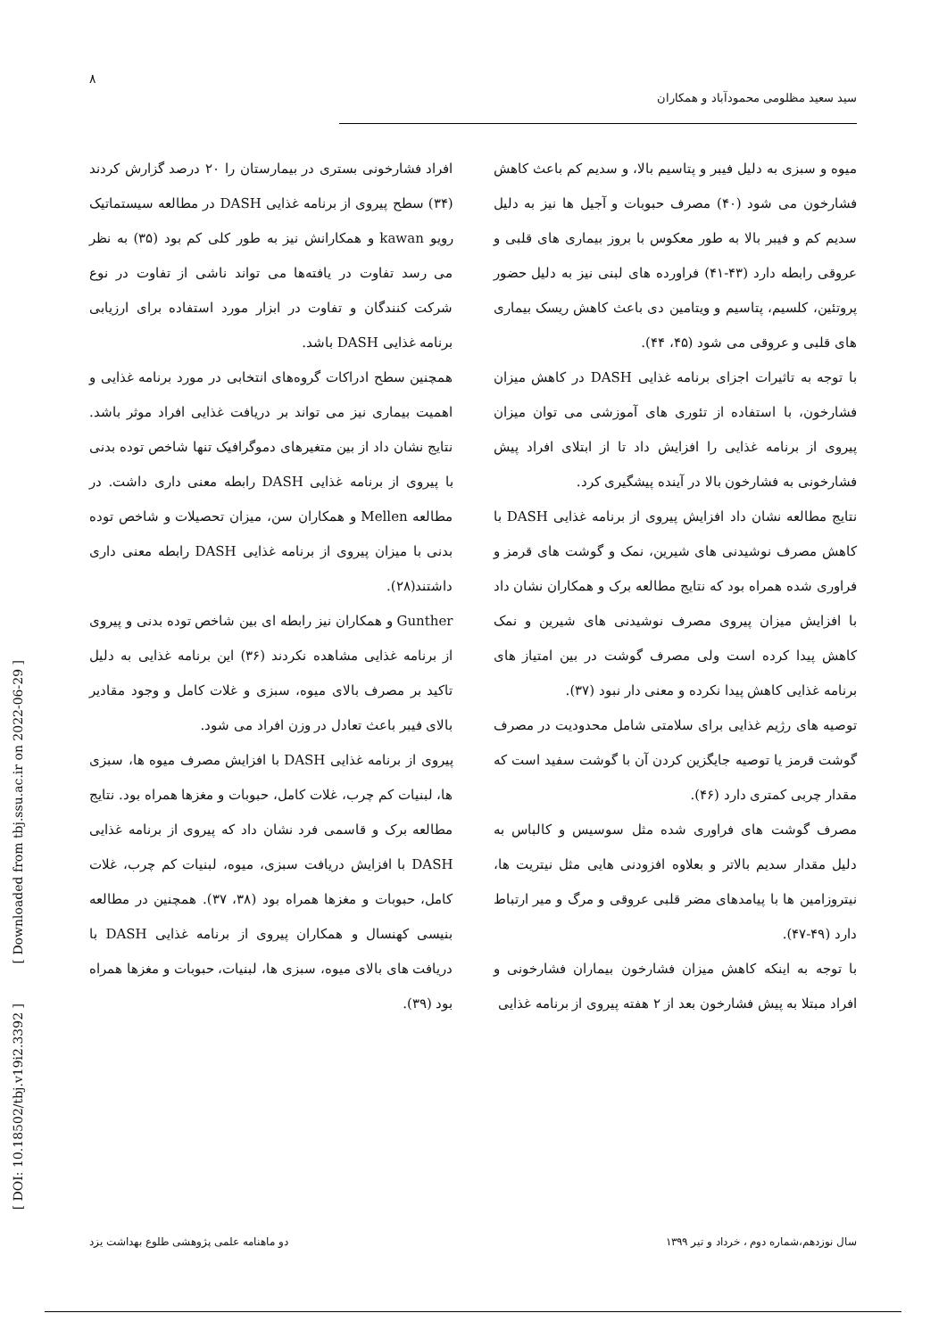۸
سید سعید مظلومی محمودآباد و همکاران
افراد فشارخونی بستری در بیمارستان را ۲۰ درصد گزارش کردند (۳۴) سطح پیروی از برنامه غذایی DASH در مطالعه سیستماتیک رویو kawan و همکارانش نیز به طور کلی کم بود (۳۵) به نظر می رسد تفاوت در یافته‌ها می تواند ناشی از تفاوت در نوع شرکت کنندگان و تفاوت در ابزار مورد استفاده برای ارزیابی برنامه غذایی DASH باشد.
همچنین سطح ادراکات گروه‌های انتخابی در مورد برنامه غذایی و اهمیت بیماری نیز می تواند بر دریافت غذایی افراد موثر باشد. نتایج نشان داد از بین متغیرهای دموگرافیک تنها شاخص توده بدنی با پیروی از برنامه غذایی DASH رابطه معنی داری داشت. در مطالعه Mellen و همکاران سن، میزان تحصیلات و شاخص توده بدنی با میزان پیروی از برنامه غذایی DASH رابطه معنی داری داشتند(۲۸).
Gunther و همکاران نیز رابطه ای بین شاخص توده بدنی و پیروی از برنامه غذایی مشاهده نکردند (۳۶) این برنامه غذایی به دلیل تاکید بر مصرف بالای میوه، سبزی و غلات کامل و وجود مقادیر بالای فیبر باعث تعادل در وزن افراد می شود.
پیروی از برنامه غذایی DASH با افزایش مصرف میوه ها، سبزی ها، لبنیات کم چرب، غلات کامل، حبوبات و مغزها همراه بود. نتایج مطالعه برک و قاسمی فرد نشان داد که پیروی از برنامه غذایی DASH با افزایش دریافت سبزی، میوه، لبنیات کم چرب، غلات کامل، حبوبات و مغزها همراه بود (۳۸، ۳۷). همچنین در مطالعه بنیسی کهنسال و همکاران پیروی از برنامه غذایی DASH با دریافت های بالای میوه، سبزی ها، لبنیات، حبوبات و مغزها همراه بود (۳۹).
میوه و سبزی به دلیل فیبر و پتاسیم بالا، و سدیم کم باعث کاهش فشارخون می شود (۴۰) مصرف حبوبات و آجیل ها نیز به دلیل سدیم کم و فیبر بالا به طور معکوس با بروز بیماری های قلبی و عروقی رابطه دارد (۴۳-۴۱) فراورده های لبنی نیز به دلیل حضور پروتئین، کلسیم، پتاسیم و ویتامین دی باعث کاهش ریسک بیماری های قلبی و عروقی می شود (۴۵، ۴۴).
با توجه به تاثیرات اجزای برنامه غذایی DASH در کاهش میزان فشارخون، با استفاده از تئوری های آموزشی می توان میزان پیروی از برنامه غذایی را افزایش داد تا از ابتلای افراد پیش فشارخونی به فشارخون بالا در آینده پیشگیری کرد.
نتایج مطالعه نشان داد افزایش پیروی از برنامه غذایی DASH با کاهش مصرف نوشیدنی های شیرین، نمک و گوشت های قرمز و فراوری شده همراه بود که نتایج مطالعه برک و همکاران نشان داد با افزایش میزان پیروی مصرف نوشیدنی های شیرین و نمک کاهش پیدا کرده است ولی مصرف گوشت در بین امتیاز های برنامه غذایی کاهش پیدا نکرده و معنی دار نبود (۳۷).
توصیه های رژیم غذایی برای سلامتی شامل محدودیت در مصرف گوشت قرمز یا توصیه جایگزین کردن آن با گوشت سفید است که مقدار چربی کمتری دارد (۴۶).
مصرف گوشت های فراوری شده مثل سوسیس و کالباس به دلیل مقدار سدیم بالاتر و بعلاوه افزودنی هایی مثل نیتریت ها، نیتروزامین ها با پیامدهای مضر قلبی عروقی و مرگ و میر ارتباط دارد (۴۹-۴۷).
با توجه به اینکه کاهش میزان فشارخون بیماران فشارخونی و افراد مبتلا به پیش فشارخون بعد از ۲ هفته پیروی از برنامه غذایی
[ DOI: 10.18502/tbj.v19i2.3392 ] [ Downloaded from tbj.ssu.ac.ir on 2022-06-29 ]
دو ماهنامه علمی پژوهشی طلوع بهداشت یزد سال نوزدهم،شماره دوم ، خرداد و تیر ۱۳۹۹